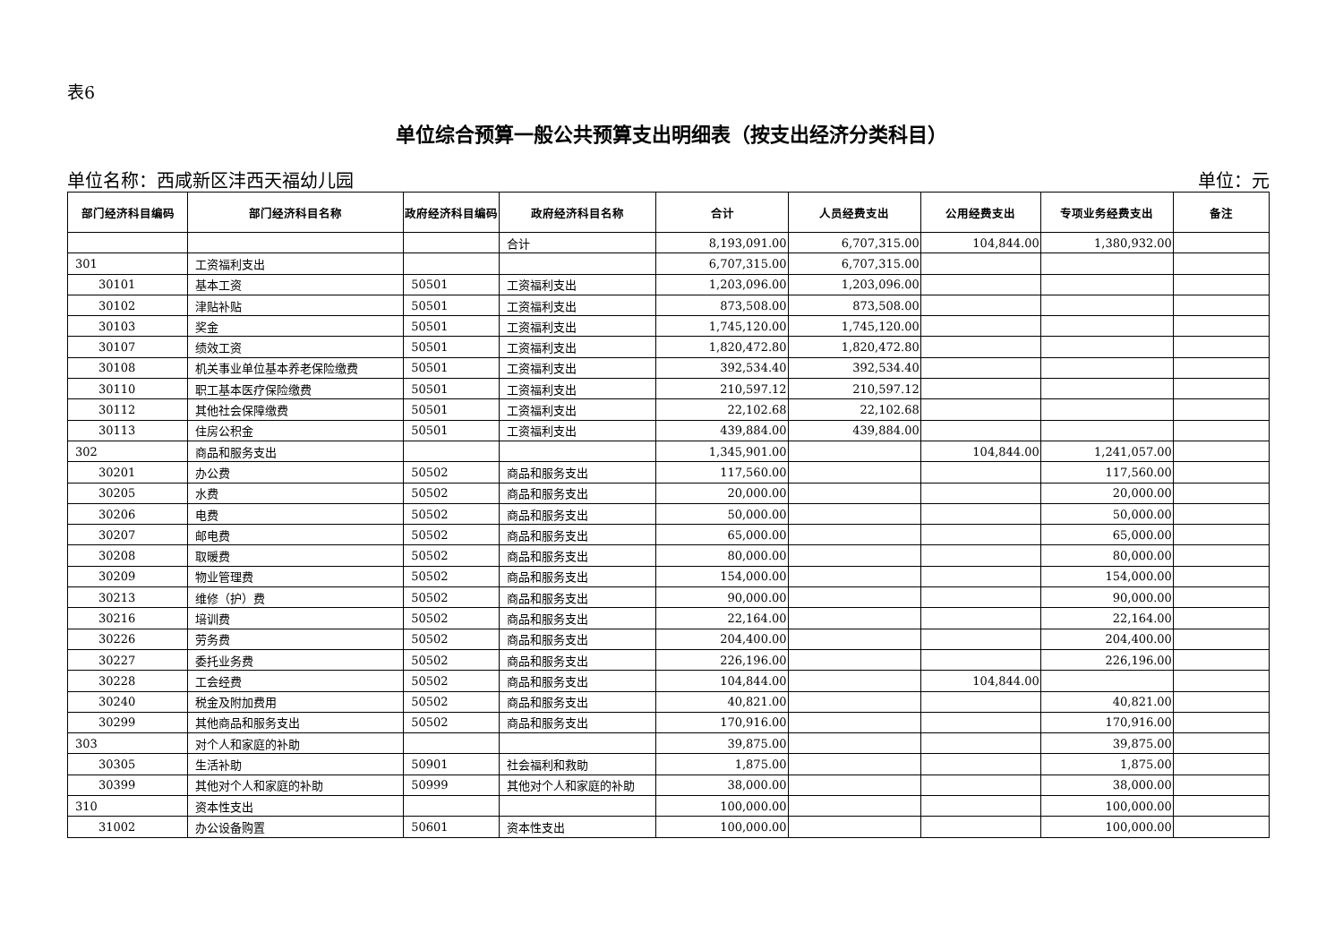表6
单位综合预算一般公共预算支出明细表（按支出经济分类科目）
单位名称：西咸新区沣西天福幼儿园 单位：元
| 部门经济科目编码 | 部门经济科目名称 | 政府经济科目编码 | 政府经济科目名称 | 合计 | 人员经费支出 | 公用经费支出 | 专项业务经费支出 | 备注 |
| --- | --- | --- | --- | --- | --- | --- | --- | --- |
| | | | 合计 | 8,193,091.00 | 6,707,315.00 | 104,844.00 | 1,380,932.00 | |
| 301 | 工资福利支出 | | | 6,707,315.00 | 6,707,315.00 | | | |
| 30101 | 基本工资 | 50501 | 工资福利支出 | 1,203,096.00 | 1,203,096.00 | | | |
| 30102 | 津贴补贴 | 50501 | 工资福利支出 | 873,508.00 | 873,508.00 | | | |
| 30103 | 奖金 | 50501 | 工资福利支出 | 1,745,120.00 | 1,745,120.00 | | | |
| 30107 | 绩效工资 | 50501 | 工资福利支出 | 1,820,472.80 | 1,820,472.80 | | | |
| 30108 | 机关事业单位基本养老保险缴费 | 50501 | 工资福利支出 | 392,534.40 | 392,534.40 | | | |
| 30110 | 职工基本医疗保险缴费 | 50501 | 工资福利支出 | 210,597.12 | 210,597.12 | | | |
| 30112 | 其他社会保障缴费 | 50501 | 工资福利支出 | 22,102.68 | 22,102.68 | | | |
| 30113 | 住房公积金 | 50501 | 工资福利支出 | 439,884.00 | 439,884.00 | | | |
| 302 | 商品和服务支出 | | | 1,345,901.00 | | 104,844.00 | 1,241,057.00 | |
| 30201 | 办公费 | 50502 | 商品和服务支出 | 117,560.00 | | | 117,560.00 | |
| 30205 | 水费 | 50502 | 商品和服务支出 | 20,000.00 | | | 20,000.00 | |
| 30206 | 电费 | 50502 | 商品和服务支出 | 50,000.00 | | | 50,000.00 | |
| 30207 | 邮电费 | 50502 | 商品和服务支出 | 65,000.00 | | | 65,000.00 | |
| 30208 | 取暖费 | 50502 | 商品和服务支出 | 80,000.00 | | | 80,000.00 | |
| 30209 | 物业管理费 | 50502 | 商品和服务支出 | 154,000.00 | | | 154,000.00 | |
| 30213 | 维修（护）费 | 50502 | 商品和服务支出 | 90,000.00 | | | 90,000.00 | |
| 30216 | 培训费 | 50502 | 商品和服务支出 | 22,164.00 | | | 22,164.00 | |
| 30226 | 劳务费 | 50502 | 商品和服务支出 | 204,400.00 | | | 204,400.00 | |
| 30227 | 委托业务费 | 50502 | 商品和服务支出 | 226,196.00 | | | 226,196.00 | |
| 30228 | 工会经费 | 50502 | 商品和服务支出 | 104,844.00 | | 104,844.00 | | |
| 30240 | 税金及附加费用 | 50502 | 商品和服务支出 | 40,821.00 | | | 40,821.00 | |
| 30299 | 其他商品和服务支出 | 50502 | 商品和服务支出 | 170,916.00 | | | 170,916.00 | |
| 303 | 对个人和家庭的补助 | | | 39,875.00 | | | 39,875.00 | |
| 30305 | 生活补助 | 50901 | 社会福利和救助 | 1,875.00 | | | 1,875.00 | |
| 30399 | 其他对个人和家庭的补助 | 50999 | 其他对个人和家庭的补助 | 38,000.00 | | | 38,000.00 | |
| 310 | 资本性支出 | | | 100,000.00 | | | 100,000.00 | |
| 31002 | 办公设备购置 | 50601 | 资本性支出 | 100,000.00 | | | 100,000.00 | |